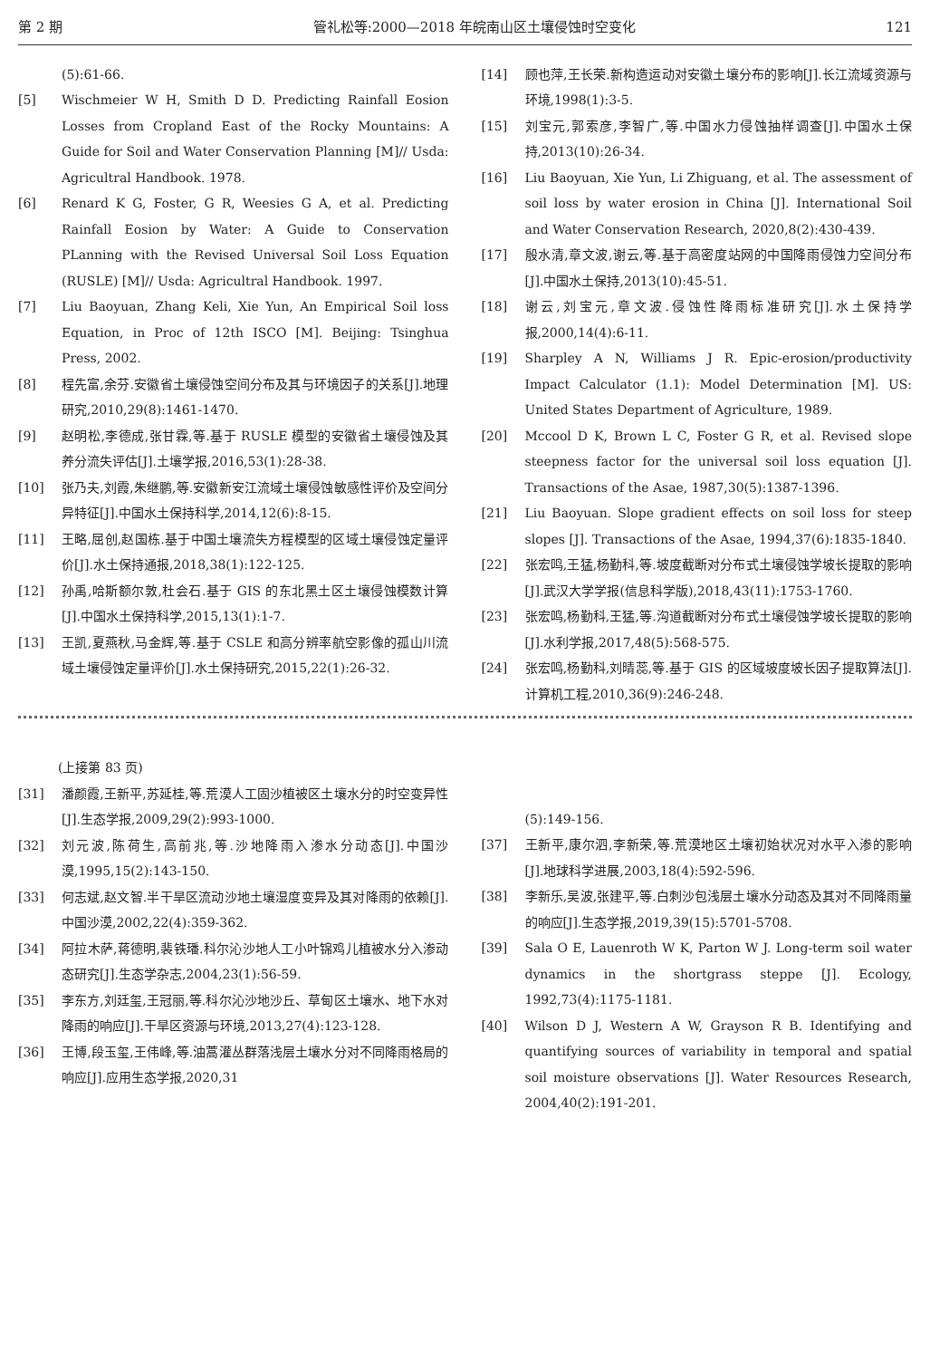第 2 期 管礼松等:2000—2018 年皖南山区土壤侵蚀时空变化 121
(5):61-66.
[5] Wischmeier W H, Smith D D. Predicting Rainfall Eosion Losses from Cropland East of the Rocky Mountains: A Guide for Soil and Water Conservation Planning [M]// Usda: Agricultral Handbook. 1978.
[6] Renard K G, Foster, G R, Weesies G A, et al. Predicting Rainfall Eosion by Water: A Guide to Conservation PLanning with the Revised Universal Soil Loss Equation (RUSLE) [M]// Usda: Agricultral Handbook. 1997.
[7] Liu Baoyuan, Zhang Keli, Xie Yun, An Empirical Soil loss Equation, in Proc of 12th ISCO [M]. Beijing: Tsinghua Press, 2002.
[8] 程先富,余芬.安徽省土壤侵蚀空间分布及其与环境因子的关系[J].地理研究,2010,29(8):1461-1470.
[9] 赵明松,李德成,张甘霖,等.基于 RUSLE 模型的安徽省土壤侵蚀及其养分流失评估[J].土壤学报,2016,53(1):28-38.
[10] 张乃夫,刘霞,朱继鹏,等.安徽新安江流域土壤侵蚀敏感性评价及空间分异特征[J].中国水土保持科学,2014,12(6):8-15.
[11] 王略,屈创,赵国栋.基于中国土壤流失方程模型的区域土壤侵蚀定量评价[J].水土保持通报,2018,38(1):122-125.
[12] 孙禹,哈斯额尔敦,杜会石.基于 GIS 的东北黑土区土壤侵蚀模数计算[J].中国水土保持科学,2015,13(1):1-7.
[13] 王凯,夏燕秋,马金辉,等.基于 CSLE 和高分辨率航空影像的孤山川流域土壤侵蚀定量评价[J].水土保持研究,2015,22(1):26-32.
[14] 顾也萍,王长荣.新构造运动对安徽土壤分布的影响[J].长江流域资源与环境,1998(1):3-5.
[15] 刘宝元,郭索彦,李智广,等.中国水力侵蚀抽样调查[J].中国水土保持,2013(10):26-34.
[16] Liu Baoyuan, Xie Yun, Li Zhiguang, et al. The assessment of soil loss by water erosion in China [J]. International Soil and Water Conservation Research, 2020,8(2):430-439.
[17] 殷水清,章文波,谢云,等.基于高密度站网的中国降雨侵蚀力空间分布[J].中国水土保持,2013(10):45-51.
[18] 谢云,刘宝元,章文波.侵蚀性降雨标准研究[J].水土保持学报,2000,14(4):6-11.
[19] Sharpley A N, Williams J R. Epic-erosion/productivity Impact Calculator (1.1): Model Determination [M]. US: United States Department of Agriculture, 1989.
[20] Mccool D K, Brown L C, Foster G R, et al. Revised slope steepness factor for the universal soil loss equation [J]. Transactions of the Asae, 1987,30(5):1387-1396.
[21] Liu Baoyuan. Slope gradient effects on soil loss for steep slopes [J]. Transactions of the Asae, 1994,37(6):1835-1840.
[22] 张宏鸣,王猛,杨勤科,等.坡度截断对分布式土壤侵蚀学坡长提取的影响[J].武汉大学学报(信息科学版),2018,43(11):1753-1760.
[23] 张宏鸣,杨勤科,王猛,等.沟道截断对分布式土壤侵蚀学坡长提取的影响[J].水利学报,2017,48(5):568-575.
[24] 张宏鸣,杨勤科,刘晴蕊,等.基于 GIS 的区域坡度坡长因子提取算法[J].计算机工程,2010,36(9):246-248.
(上接第 83 页)
[31] 潘颜霞,王新平,苏延桂,等.荒漠人工固沙植被区土壤水分的时空变异性[J].生态学报,2009,29(2):993-1000.
[32] 刘元波,陈荷生,高前兆,等.沙地降雨入渗水分动态[J].中国沙漠,1995,15(2):143-150.
[33] 何志斌,赵文智.半干旱区流动沙地土壤湿度变异及其对降雨的依赖[J].中国沙漠,2002,22(4):359-362.
[34] 阿拉木萨,蒋德明,裴铁璠.科尔沁沙地人工小叶锦鸡儿植被水分入渗动态研究[J].生态学杂志,2004,23(1):56-59.
[35] 李东方,刘廷玺,王冠丽,等.科尔沁沙地沙丘、草甸区土壤水、地下水对降雨的响应[J].干旱区资源与环境,2013,27(4):123-128.
[36] 王博,段玉玺,王伟峰,等.油蒿灌丛群落浅层土壤水分对不同降雨格局的响应[J].应用生态学报,2020,31
(5):149-156.
[37] 王新平,康尔泗,李新荣,等.荒漠地区土壤初始状况对水平入渗的影响[J].地球科学进展,2003,18(4):592-596.
[38] 李新乐,吴波,张建平,等.白刺沙包浅层土壤水分动态及其对不同降雨量的响应[J].生态学报,2019,39(15):5701-5708.
[39] Sala O E, Lauenroth W K, Parton W J. Long-term soil water dynamics in the shortgrass steppe [J]. Ecology, 1992,73(4):1175-1181.
[40] Wilson D J, Western A W, Grayson R B. Identifying and quantifying sources of variability in temporal and spatial soil moisture observations [J]. Water Resources Research, 2004,40(2):191-201.